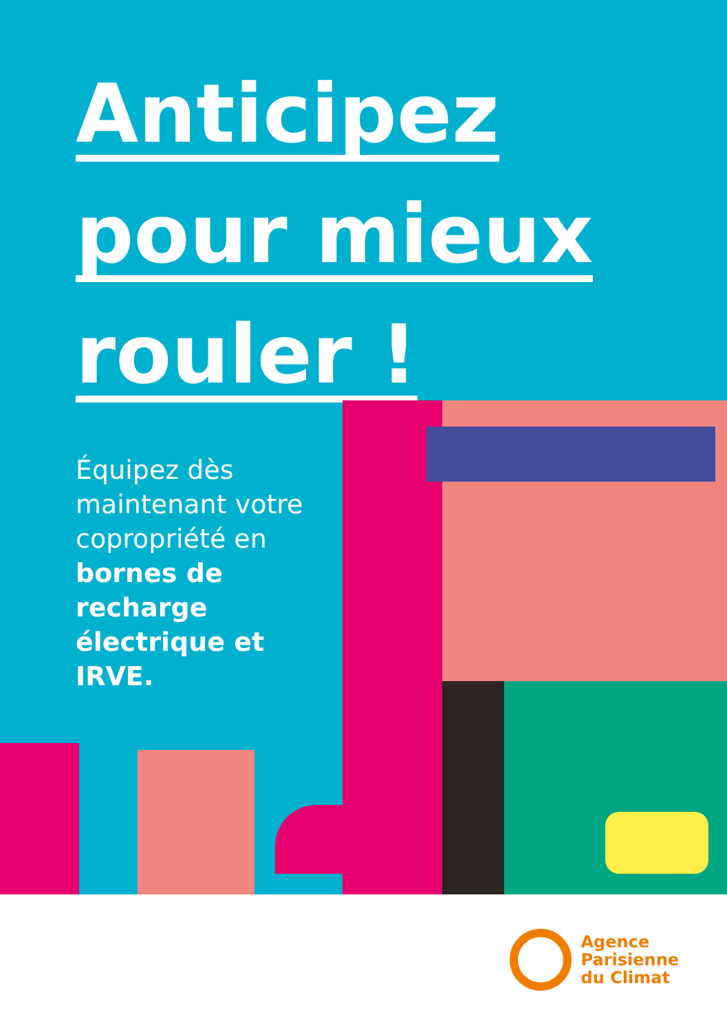Anticipez
pour mieux
rouler !
Équipez dès maintenant votre copropriété en bornes de recharge électrique et IRVE.
Agence
Parisienne
du Climat